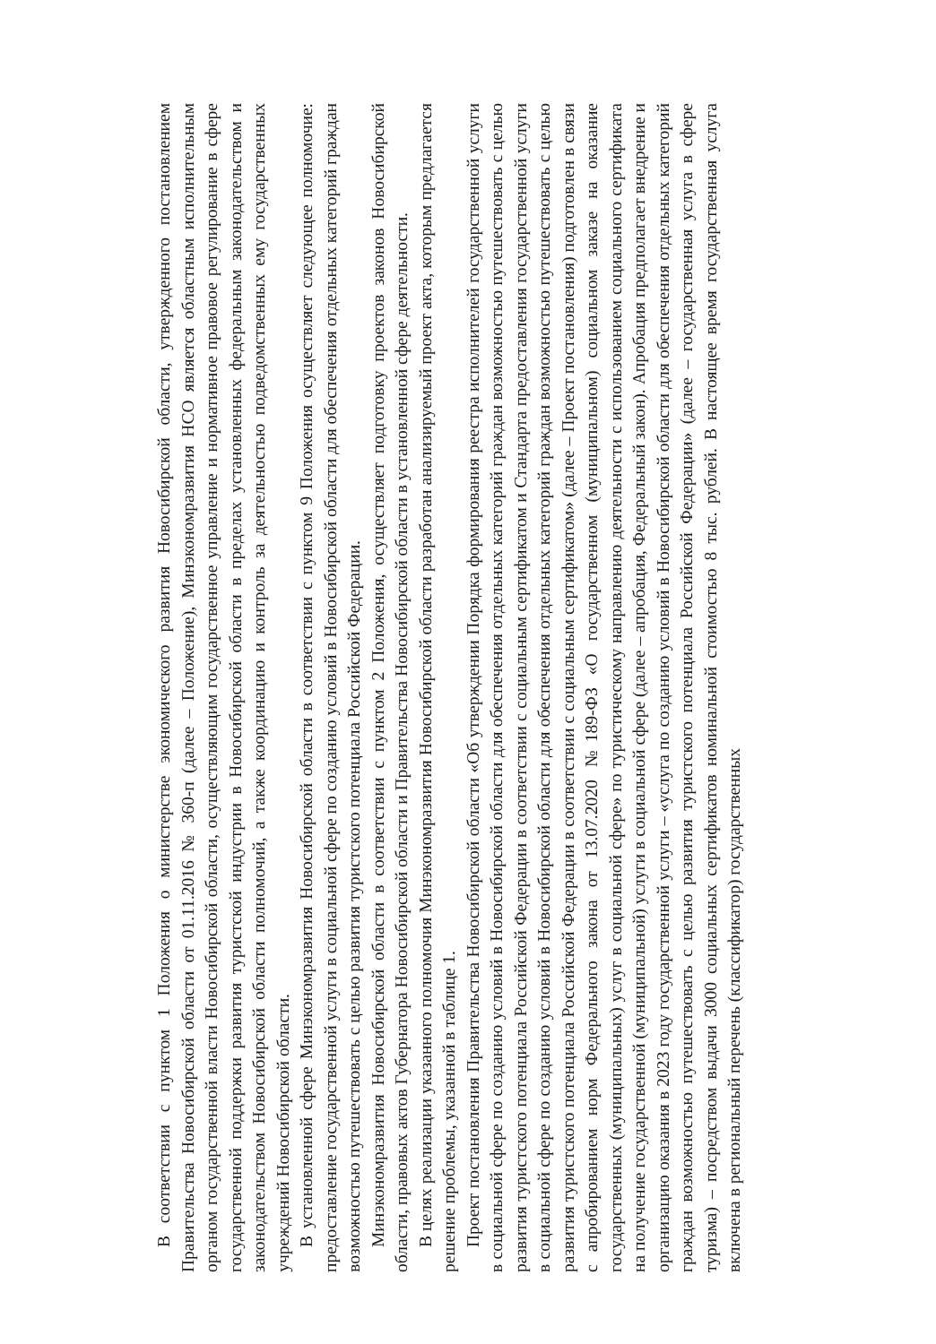В соответствии с пунктом 1 Положения о министерстве экономического развития Новосибирской области, утвержденного постановлением Правительства Новосибирской области от 01.11.2016 № 360-п (далее – Положение), Минэкономразвития НСО является областным исполнительным органом государственной власти Новосибирской области, осуществляющим государственное управление и нормативное правовое регулирование в сфере государственной поддержки развития туристской индустрии в Новосибирской области в пределах установленных федеральным законодательством и законодательством Новосибирской области полномочий, а также координацию и контроль за деятельностью подведомственных ему государственных учреждений Новосибирской области.
В установленной сфере Минэкономразвития Новосибирской области в соответствии с пунктом 9 Положения осуществляет следующее полномочие: предоставление государственной услуги в социальной сфере по созданию условий в Новосибирской области для обеспечения отдельных категорий граждан возможностью путешествовать с целью развития туристского потенциала Российской Федерации.
Минэкономразвития Новосибирской области в соответствии с пунктом 2 Положения, осуществляет подготовку проектов законов Новосибирской области, правовых актов Губернатора Новосибирской области и Правительства Новосибирской области в установленной сфере деятельности.
В целях реализации указанного полномочия Минэкономразвития Новосибирской области разработан анализируемый проект акта, которым предлагается решение проблемы, указанной в таблице 1.
Проект постановления Правительства Новосибирской области «Об утверждении Порядка формирования реестра исполнителей государственной услуги в социальной сфере по созданию условий в Новосибирской области для обеспечения отдельных категорий граждан возможностью путешествовать с целью развития туристского потенциала Российской Федерации в соответствии с социальным сертификатом и Стандарта предоставления государственной услуги в социальной сфере по созданию условий в Новосибирской области для обеспечения отдельных категорий граждан возможностью путешествовать с целью развития туристского потенциала Российской Федерации в соответствии с социальным сертификатом» (далее – Проект постановления) подготовлен в связи с апробированием норм Федерального закона от 13.07.2020 №189-ФЗ «О государственном (муниципальном) социальном заказе на оказание государственных (муниципальных) услуг в социальной сфере» по туристическому направлению деятельности с использованием социального сертификата на получение государственной (муниципальной) услуги в социальной сфере (далее – апробация, Федеральный закон). Апробация предполагает внедрение и организацию оказания в 2023 году государственной услуги – «услуга по созданию условий в Новосибирской области для обеспечения отдельных категорий граждан возможностью путешествовать с целью развития туристского потенциала Российской Федерации» (далее – государственная услуга в сфере туризма) – посредством выдачи 3000 социальных сертификатов номинальной стоимостью 8 тыс. рублей. В настоящее время государственная услуга включена в региональный перечень (классификатор) государственных